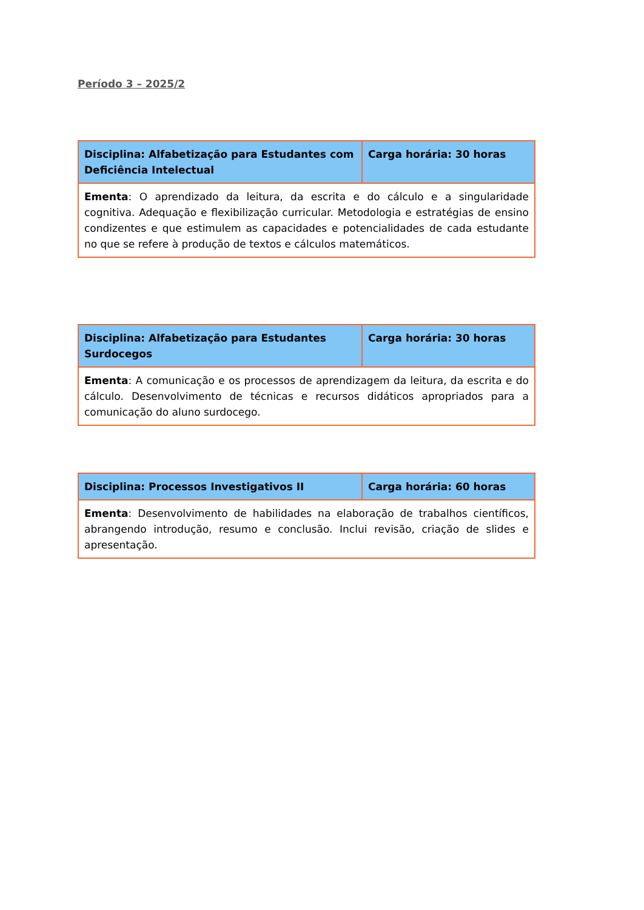Período 3 – 2025/2
| Disciplina: Alfabetização para Estudantes com Deficiência Intelectual | Carga horária: 30 horas |
| Ementa : O aprendizado da leitura, da escrita e do cálculo e a singularidade cognitiva. Adequação e flexibilização curricular. Metodologia e estratégias de ensino condizentes e que estimulem as capacidades e potencialidades de cada estudante no que se refere à produção de textos e cálculos matemáticos. | |
| Disciplina: Alfabetização para Estudantes Surdocegos | Carga horária: 30 horas |
| Ementa : A comunicação e os processos de aprendizagem da leitura, da escrita e do cálculo. Desenvolvimento de técnicas e recursos didáticos apropriados para a comunicação do aluno surdocego. | |
| Disciplina: Processos Investigativos II | Carga horária: 60 horas |
| Ementa : Desenvolvimento de habilidades na elaboração de trabalhos científicos, abrangendo introdução, resumo e conclusão. Inclui revisão, criação de slides e apresentação. | |